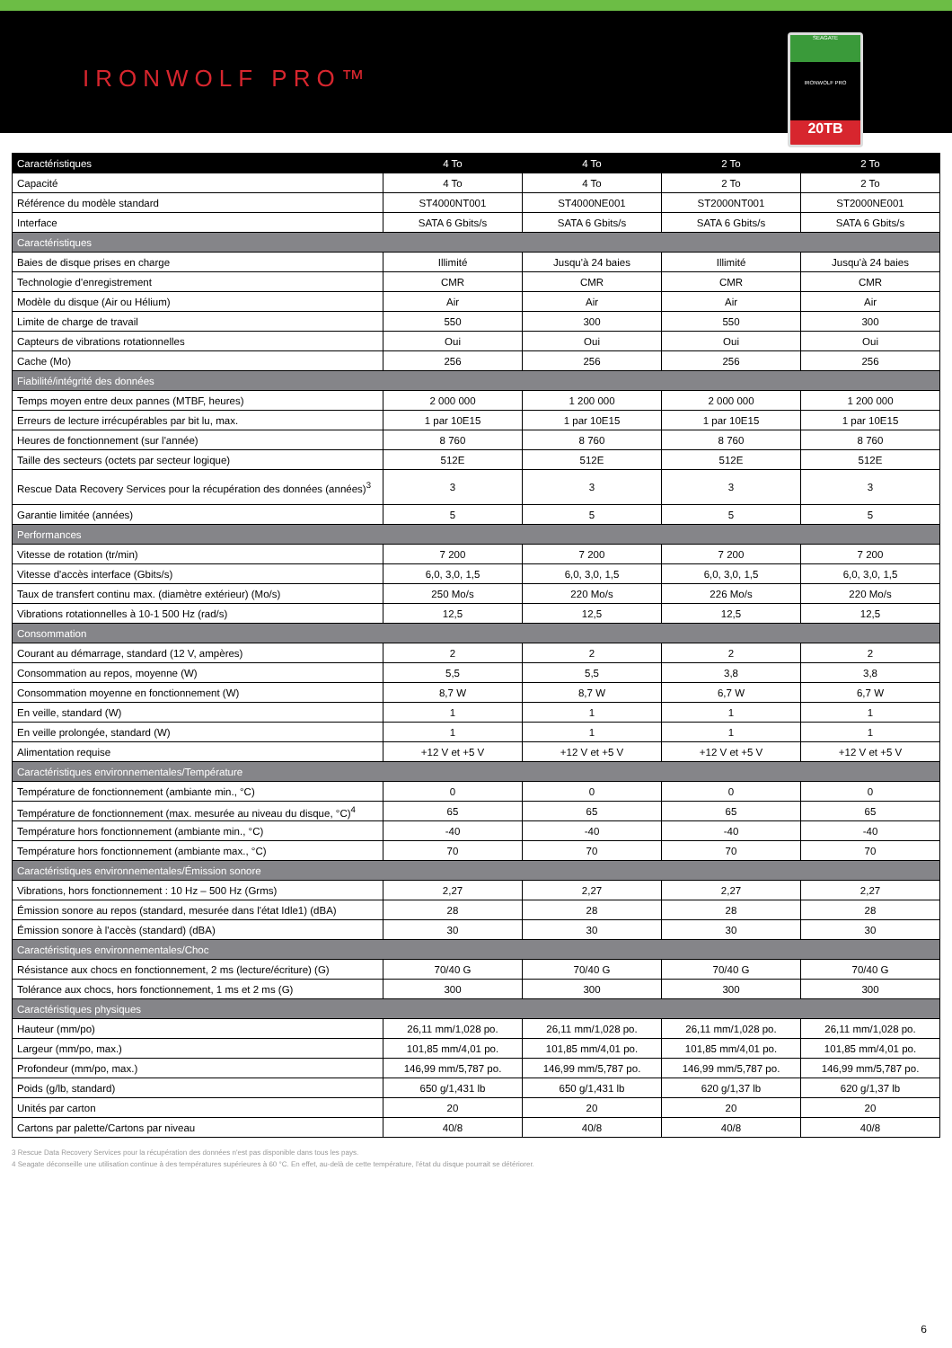IRONWOLF PRO™
SEAGATE
IRONWOLF PRO
20TB
| Caractéristiques | 4 To | 4 To | 2 To | 2 To |
| --- | --- | --- | --- | --- |
| Capacité | 4 To | 4 To | 2 To | 2 To |
| Référence du modèle standard | ST4000NT001 | ST4000NE001 | ST2000NT001 | ST2000NE001 |
| Interface | SATA 6 Gbits/s | SATA 6 Gbits/s | SATA 6 Gbits/s | SATA 6 Gbits/s |
| Caractéristiques | | | | |
| Baies de disque prises en charge | Illimité | Jusqu'à 24 baies | Illimité | Jusqu'à 24 baies |
| Technologie d'enregistrement | CMR | CMR | CMR | CMR |
| Modèle du disque (Air ou Hélium) | Air | Air | Air | Air |
| Limite de charge de travail | 550 | 300 | 550 | 300 |
| Capteurs de vibrations rotationnelles | Oui | Oui | Oui | Oui |
| Cache (Mo) | 256 | 256 | 256 | 256 |
| Fiabilité/intégrité des données | | | | |
| Temps moyen entre deux pannes (MTBF, heures) | 2 000 000 | 1 200 000 | 2 000 000 | 1 200 000 |
| Erreurs de lecture irrécupérables par bit lu, max. | 1 par 10E15 | 1 par 10E15 | 1 par 10E15 | 1 par 10E15 |
| Heures de fonctionnement (sur l'année) | 8 760 | 8 760 | 8 760 | 8 760 |
| Taille des secteurs (octets par secteur logique) | 512E | 512E | 512E | 512E |
| Rescue Data Recovery Services pour la récupération des données (années)<sup>3</sup> | 3 | 3 | 3 | 3 |
| Garantie limitée (années) | 5 | 5 | 5 | 5 |
| Performances | | | | |
| Vitesse de rotation (tr/min) | 7 200 | 7 200 | 7 200 | 7 200 |
| Vitesse d'accès interface (Gbits/s) | 6,0, 3,0, 1,5 | 6,0, 3,0, 1,5 | 6,0, 3,0, 1,5 | 6,0, 3,0, 1,5 |
| Taux de transfert continu max. (diamètre extérieur) (Mo/s) | 250 Mo/s | 220 Mo/s | 226 Mo/s | 220 Mo/s |
| Vibrations rotationnelles à 10-1 500 Hz (rad/s) | 12,5 | 12,5 | 12,5 | 12,5 |
| Consommation | | | | |
| Courant au démarrage, standard (12 V, ampères) | 2 | 2 | 2 | 2 |
| Consommation au repos, moyenne (W) | 5,5 | 5,5 | 3,8 | 3,8 |
| Consommation moyenne en fonctionnement (W) | 8,7 W | 8,7 W | 6,7 W | 6,7 W |
| En veille, standard (W) | 1 | 1 | 1 | 1 |
| En veille prolongée, standard (W) | 1 | 1 | 1 | 1 |
| Alimentation requise | +12 V et +5 V | +12 V et +5 V | +12 V et +5 V | +12 V et +5 V |
| Caractéristiques environnementales/Température | | | | |
| Température de fonctionnement (ambiante min., °C) | 0 | 0 | 0 | 0 |
| Température de fonctionnement (max. mesurée au niveau du disque, °C)<sup>4</sup> | 65 | 65 | 65 | 65 |
| Température hors fonctionnement (ambiante min., °C) | -40 | -40 | -40 | -40 |
| Température hors fonctionnement (ambiante max., °C) | 70 | 70 | 70 | 70 |
| Caractéristiques environnementales/Émission sonore | | | | |
| Vibrations, hors fonctionnement : 10 Hz – 500 Hz (Grms) | 2,27 | 2,27 | 2,27 | 2,27 |
| Émission sonore au repos (standard, mesurée dans l'état Idle1) (dBA) | 28 | 28 | 28 | 28 |
| Émission sonore à l'accès (standard) (dBA) | 30 | 30 | 30 | 30 |
| Caractéristiques environnementales/Choc | | | | |
| Résistance aux chocs en fonctionnement, 2 ms (lecture/écriture) (G) | 70/40 G | 70/40 G | 70/40 G | 70/40 G |
| Tolérance aux chocs, hors fonctionnement, 1 ms et 2 ms (G) | 300 | 300 | 300 | 300 |
| Caractéristiques physiques | | | | |
| Hauteur (mm/po) | 26,11 mm/1,028 po. | 26,11 mm/1,028 po. | 26,11 mm/1,028 po. | 26,11 mm/1,028 po. |
| Largeur (mm/po, max.) | 101,85 mm/4,01 po. | 101,85 mm/4,01 po. | 101,85 mm/4,01 po. | 101,85 mm/4,01 po. |
| Profondeur (mm/po, max.) | 146,99 mm/5,787 po. | 146,99 mm/5,787 po. | 146,99 mm/5,787 po. | 146,99 mm/5,787 po. |
| Poids (g/lb, standard) | 650 g/1,431 lb | 650 g/1,431 lb | 620 g/1,37 lb | 620 g/1,37 lb |
| Unités par carton | 20 | 20 | 20 | 20 |
| Cartons par palette/Cartons par niveau | 40/8 | 40/8 | 40/8 | 40/8 |
3 Rescue Data Recovery Services pour la récupération des données n'est pas disponible dans tous les pays.
4 Seagate déconseille une utilisation continue à des températures supérieures à 60 °C. En effet, au-delà de cette température, l'état du disque pourrait se détériorer.
6